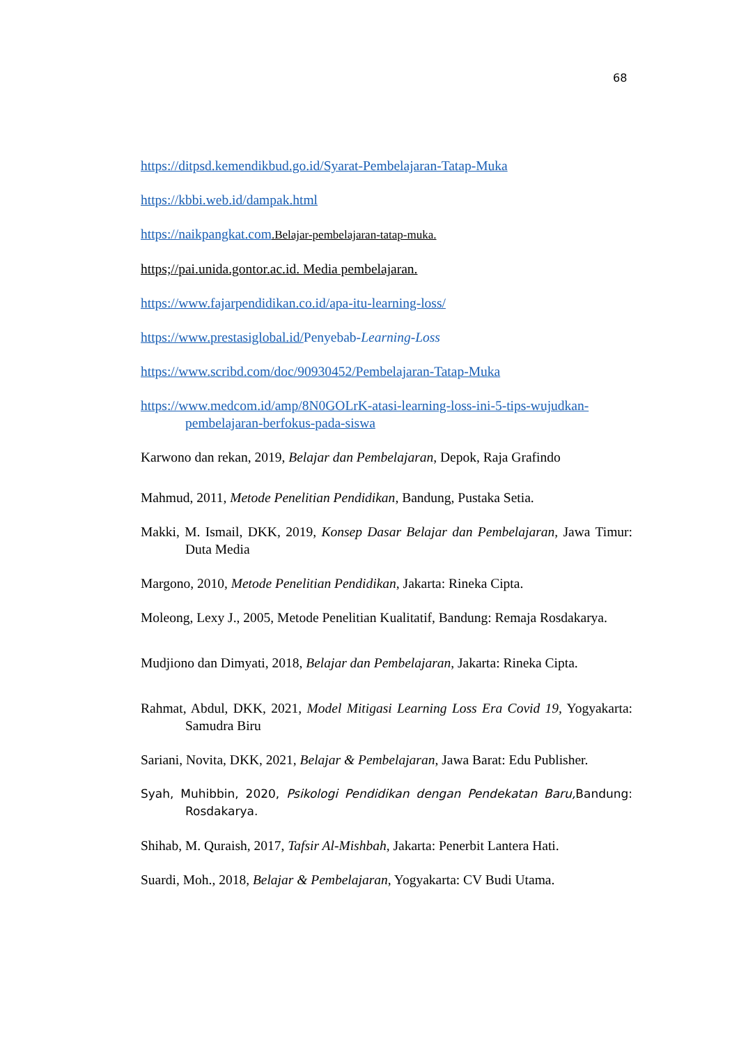68
https://ditpsd.kemendikbud.go.id/Syarat-Pembelajaran-Tatap-Muka
https://kbbi.web.id/dampak.html
https://naikpangkat.com.Belajar-pembelajaran-tatap-muka.
https;//pai.unida.gontor.ac.id. Media pembelajaran.
https://www.fajarpendidikan.co.id/apa-itu-learning-loss/
https://www.prestasiglobal.id/Penyebab-Learning-Loss
https://www.scribd.com/doc/90930452/Pembelajaran-Tatap-Muka
https://www.medcom.id/amp/8N0GOLrK-atasi-learning-loss-ini-5-tips-wujudkan-pembelajaran-berfokus-pada-siswa
Karwono dan rekan, 2019, Belajar dan Pembelajaran, Depok, Raja Grafindo
Mahmud, 2011, Metode Penelitian Pendidikan, Bandung, Pustaka Setia.
Makki, M. Ismail, DKK, 2019, Konsep Dasar Belajar dan Pembelajaran, Jawa Timur: Duta Media
Margono, 2010, Metode Penelitian Pendidikan, Jakarta: Rineka Cipta.
Moleong, Lexy J., 2005, Metode Penelitian Kualitatif, Bandung: Remaja Rosdakarya.
Mudjiono dan Dimyati, 2018, Belajar dan Pembelajaran, Jakarta: Rineka Cipta.
Rahmat, Abdul, DKK, 2021, Model Mitigasi Learning Loss Era Covid 19, Yogyakarta: Samudra Biru
Sariani, Novita, DKK, 2021, Belajar & Pembelajaran, Jawa Barat: Edu Publisher.
Syah, Muhibbin, 2020, Psikologi Pendidikan dengan Pendekatan Baru, Bandung: Rosdakarya.
Shihab, M. Quraish, 2017, Tafsir Al-Mishbah, Jakarta: Penerbit Lantera Hati.
Suardi, Moh., 2018, Belajar & Pembelajaran, Yogyakarta: CV Budi Utama.